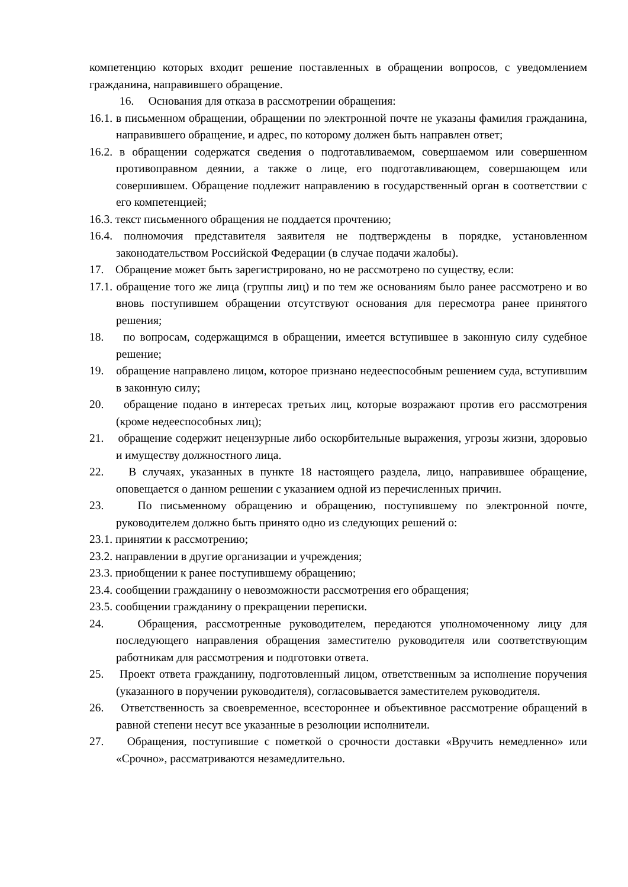компетенцию которых входит решение поставленных в обращении вопросов, с уведомлением гражданина, направившего обращение.
16. Основания для отказа в рассмотрении обращения:
16.1. в письменном обращении, обращении по электронной почте не указаны фамилия гражданина, направившего обращение, и адрес, по которому должен быть направлен ответ;
16.2. в обращении содержатся сведения о подготавливаемом, совершаемом или совершенном противоправном деянии, а также о лице, его подготавливающем, совершающем или совершившем. Обращение подлежит направлению в государственный орган в соответствии с его компетенцией;
16.3. текст письменного обращения не поддается прочтению;
16.4. полномочия представителя заявителя не подтверждены в порядке, установленном законодательством Российской Федерации (в случае подачи жалобы).
17. Обращение может быть зарегистрировано, но не рассмотрено по существу, если:
17.1. обращение того же лица (группы лиц) и по тем же основаниям было ранее рассмотрено и во вновь поступившем обращении отсутствуют основания для пересмотра ранее принятого решения;
18. по вопросам, содержащимся в обращении, имеется вступившее в законную силу судебное решение;
19. обращение направлено лицом, которое признано недееспособным решением суда, вступившим в законную силу;
20. обращение подано в интересах третьих лиц, которые возражают против его рассмотрения (кроме недееспособных лиц);
21. обращение содержит нецензурные либо оскорбительные выражения, угрозы жизни, здоровью и имуществу должностного лица.
22. В случаях, указанных в пункте 18 настоящего раздела, лицо, направившее обращение, оповещается о данном решении с указанием одной из перечисленных причин.
23. По письменному обращению и обращению, поступившему по электронной почте, руководителем должно быть принято одно из следующих решений о:
23.1. принятии к рассмотрению;
23.2. направлении в другие организации и учреждения;
23.3. приобщении к ранее поступившему обращению;
23.4. сообщении гражданину о невозможности рассмотрения его обращения;
23.5. сообщении гражданину о прекращении переписки.
24. Обращения, рассмотренные руководителем, передаются уполномоченному лицу для последующего направления обращения заместителю руководителя или соответствующим работникам для рассмотрения и подготовки ответа.
25. Проект ответа гражданину, подготовленный лицом, ответственным за исполнение поручения (указанного в поручении руководителя), согласовывается заместителем руководителя.
26. Ответственность за своевременное, всестороннее и объективное рассмотрение обращений в равной степени несут все указанные в резолюции исполнители.
27. Обращения, поступившие с пометкой о срочности доставки «Вручить немедленно» или «Срочно», рассматриваются незамедлительно.